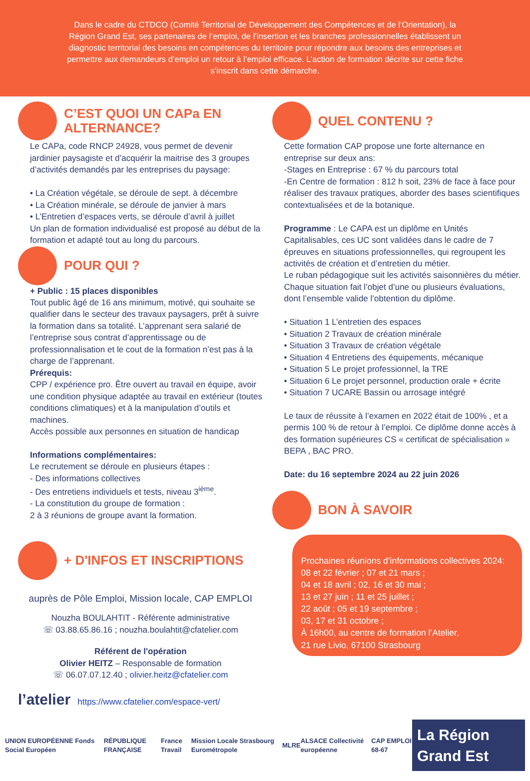Dans le cadre du CTDCO (Comité Territorial de Développement des Compétences et de l’Orientation), la Région Grand Est, ses partenaires de l’emploi, de l’insertion et les branches professionnelles établissent un diagnostic territorial des besoins en compétences du territoire pour répondre aux besoins des entreprises et permettre aux demandeurs d’emploi un retour à l’emploi efficace. L’action de formation décrite sur cette fiche s’inscrit dans cette démarche.
C’EST QUOI UN CAPa EN ALTERNANCE?
Le CAPa, code RNCP 24928, vous permet de devenir jardinier paysagiste et d’acquérir la maitrise des 3 groupes d’activités demandés par les entreprises du paysage:
• La Création végétale, se déroule de sept. à décembre
• La Création minérale, se déroule de janvier à mars
• L’Entretien d’espaces verts, se déroule d’avril à juillet
Un plan de formation individualisé est proposé au début de la formation et adapté tout au long du parcours.
POUR QUI ?
+ Public : 15 places disponibles
Tout public âgé de 16 ans minimum, motivé, qui souhaite se qualifier dans le secteur des travaux paysagers, prêt à suivre la formation dans sa totalité. L’apprenant sera salarié de l’entreprise sous contrat d’apprentissage ou de professionnalisation et le cout de la formation n’est pas à la charge de l’apprenant.
Prérequis:
CPP / expérience pro. Être ouvert au travail en équipe, avoir une condition physique adaptée au travail en extérieur (toutes conditions climatiques) et à la manipulation d’outils et machines.
Accès possible aux personnes en situation de handicap
Informations complémentaires:
Le recrutement se déroule en plusieurs étapes :
- Des informations collectives
- Des entretiens individuels et tests, niveau 3<sup>ième</sup>.
- La constitution du groupe de formation :
2 à 3 réunions de groupe avant la formation.
+ D'INFOS ET INSCRIPTIONS
auprès de Pôle Emploi, Mission locale, CAP EMPLOI
Nouzha BOULAHTIT - Référente administrative
☏ 03.88.65.86.16 ; nouzha.boulahtit@cfatelier.com
Référent de l'opération
Olivier HEITZ – Responsable de formation
☏ 06.07.07.12.40 ; olivier.heitz@cfatelier.com
l’atelier https://www.cfatelier.com/espace-vert/
QUEL CONTENU ?
Cette formation CAP propose une forte alternance en entreprise sur deux ans:
-Stages en Entreprise : 67 % du parcours total
-En Centre de formation : 812 h soit, 23% de face à face pour réaliser des travaux pratiques, aborder des bases scientifiques contextualisées et de la botanique.
Programme : Le CAPA est un diplôme en Unités Capitalisables, ces UC sont validées dans le cadre de 7 épreuves en situations professionnelles, qui regroupent les activités de création et d’entretien du métier.
Le ruban pédagogique suit les activités saisonnières du métier. Chaque situation fait l’objet d’une ou plusieurs évaluations, dont l’ensemble valide l’obtention du diplôme.
• Situation 1 L’entretien des espaces
• Situation 2 Travaux de création minérale
• Situation 3 Travaux de création végétale
• Situation 4 Entretiens des équipements, mécanique
• Situation 5 Le projet professionnel, la TRE
• Situation 6 Le projet personnel, production orale + écrite
• Situation 7 UCARE Bassin ou arrosage intégré
Le taux de réussite à l’examen en 2022 était de 100% , et a permis 100 % de retour à l’emploi. Ce diplôme donne accès à des formation supérieures CS « certificat de spécialisation » BEPA , BAC PRO.
Date: du 16 septembre 2024 au 22 juin 2026
BON À SAVOIR
Prochaines réunions d’informations collectives 2024:
08 et 22 février ; 07 et 21 mars ;
04 et 18 avril ; 02, 16 et 30 mai ;
13 et 27 juin ; 11 et 25 juillet ;
22 août ; 05 et 19 septembre ;
03, 17 et 31 octobre ;
À 16h00, au centre de formation l’Atelier,
21 rue Livio, 67100 Strasbourg
UNION EUROPÉENNE Fonds Social Européen RÉPUBLIQUE FRANÇAISE France Travail Mission Locale Strasbourg Eurométropole MLRE ALSACE Collectivité européenne CAP EMPLOI 68-67 La Région Grand Est